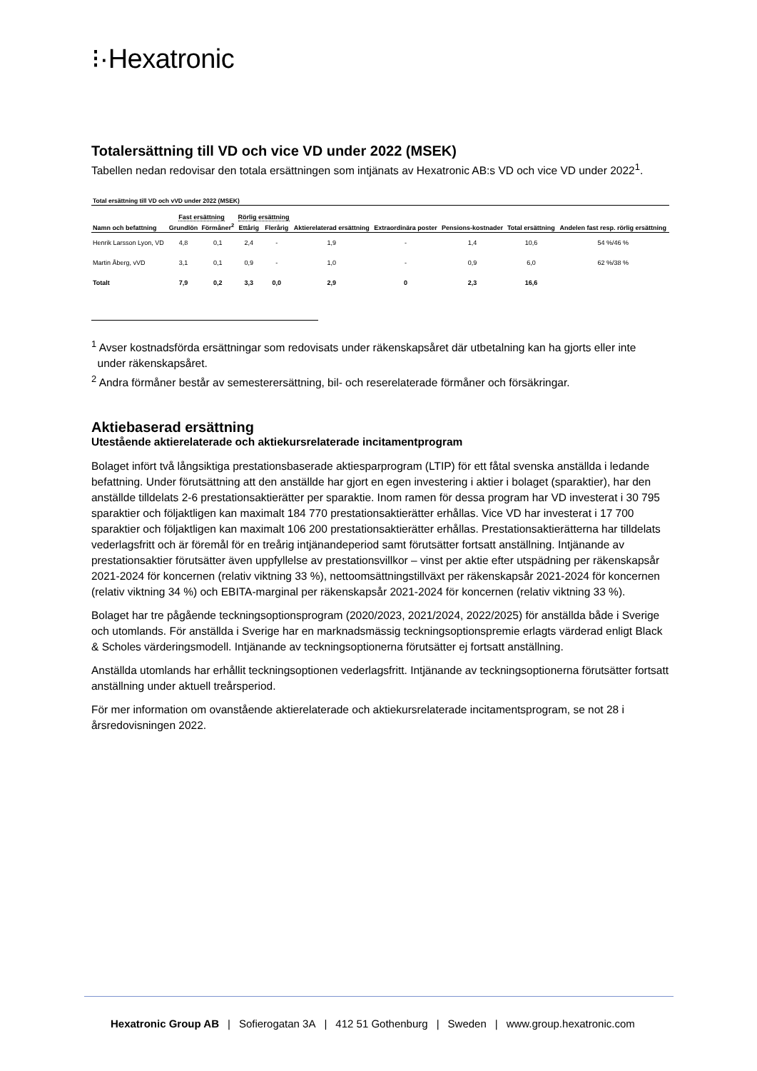⁝·Hexatronic
Totalersättning till VD och vice VD under 2022 (MSEK)
Tabellen nedan redovisar den totala ersättningen som intjänats av Hexatronic AB:s VD och vice VD under 2022<sup>1</sup>.
Total ersättning till VD och vVD under 2022 (MSEK)
| | Fast ersättning | | Rörlig ersättning | | | | | | |
| --- | --- | --- | --- | --- | --- | --- | --- | --- | --- |
| Namn och befattning | Grundlön | Förmåner<sup>2</sup> | Ettårig | Flerårig | Aktierelaterad ersättning | Extraordinära poster | Pensions-kostnader | Total ersättning | Andelen fast resp. rörlig ersättning |
| Henrik Larsson Lyon, VD | 4,8 | 0,1 | 2,4 | - | 1,9 | - | 1,4 | 10,6 | 54 %/46 % |
| Martin Åberg, vVD | 3,1 | 0,1 | 0,9 | - | 1,0 | - | 0,9 | 6,0 | 62 %/38 % |
| Totalt | 7,9 | 0,2 | 3,3 | 0,0 | 2,9 | 0 | 2,3 | 16,6 | |
<sup>1</sup> Avser kostnadsförda ersättningar som redovisats under räkenskapsåret där utbetalning kan ha gjorts eller inte
under räkenskapsåret.
<sup>2</sup> Andra förmåner består av semesterersättning, bil- och reserelaterade förmåner och försäkringar.
Aktiebaserad ersättning
Utestående aktierelaterade och aktiekursrelaterade incitamentprogram
Bolaget infört två långsiktiga prestationsbaserade aktiesparprogram (LTIP) för ett fåtal svenska anställda i ledande befattning. Under förutsättning att den anställde har gjort en egen investering i aktier i bolaget (sparaktier), har den anställde tilldelats 2-6 prestationsaktierätter per sparaktie. Inom ramen för dessa program har VD investerat i 30 795 sparaktier och följaktligen kan maximalt 184 770 prestationsaktierätter erhållas. Vice VD har investerat i 17 700 sparaktier och följaktligen kan maximalt 106 200 prestationsaktierätter erhållas. Prestationsaktierätterna har tilldelats vederlagsfritt och är föremål för en treårig intjänandeperiod samt förutsätter fortsatt anställning. Intjänande av prestationsaktier förutsätter även uppfyllelse av prestationsvillkor – vinst per aktie efter utspädning per räkenskapsår 2021-2024 för koncernen (relativ viktning 33 %), nettoomsättningstillväxt per räkenskapsår 2021-2024 för koncernen (relativ viktning 34 %) och EBITA-marginal per räkenskapsår 2021-2024 för koncernen (relativ viktning 33 %).
Bolaget har tre pågående teckningsoptionsprogram (2020/2023, 2021/2024, 2022/2025) för anställda både i Sverige och utomlands. För anställda i Sverige har en marknadsmässig teckningsoptionspremie erlagts värderad enligt Black & Scholes värderingsmodell. Intjänande av teckningsoptionerna förutsätter ej fortsatt anställning.
Anställda utomlands har erhållit teckningsoptionen vederlagsfritt. Intjänande av teckningsoptionerna förutsätter fortsatt anställning under aktuell treårsperiod.
För mer information om ovanstående aktierelaterade och aktiekursrelaterade incitamentsprogram, se not 28 i årsredovisningen 2022.
Hexatronic Group AB | Sofierogatan 3A | 412 51 Gothenburg | Sweden | www.group.hexatronic.com